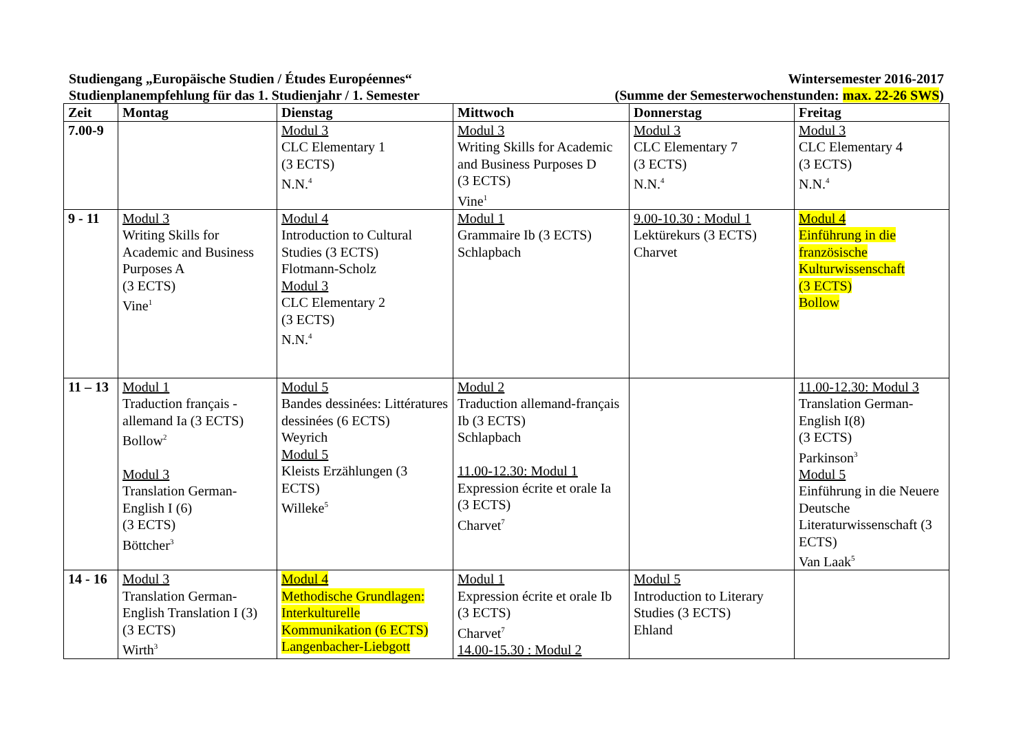Studiengang „Europäische Studien / Études Européennes“
Studienplanempfehlung für das 1. Studienjahr / 1. Semester
Wintersemester 2016-2017
(Summe der Semesterwochenstunden: max. 22-26 SWS)
| Zeit | Montag | Dienstag | Mittwoch | Donnerstag | Freitag |
| --- | --- | --- | --- | --- | --- |
| 7.00-9 | | Modul 3 CLC Elementary 1 (3 ECTS) N.N.<sup>4</sup> | Modul 3 Writing Skills for Academic and Business Purposes D (3 ECTS) Vine<sup>1</sup> | Modul 3 CLC Elementary 7 (3 ECTS) N.N.<sup>4</sup> | Modul 3 CLC Elementary 4 (3 ECTS) N.N.<sup>4</sup> |
| 9 - 11 | Modul 3 Writing Skills for Academic and Business Purposes A (3 ECTS) Vine<sup>1</sup> | Modul 4 Introduction to Cultural Studies (3 ECTS) Flotmann-Scholz Modul 3 CLC Elementary 2 (3 ECTS) N.N.<sup>4</sup> | Modul 1 Grammaire Ib (3 ECTS) Schlapbach | 9.00-10.30 : Modul 1 Lektürekurs (3 ECTS) Charvet | Modul 4 Einführung in die französische Kulturwissenschaft (3 ECTS) Bollow |
| 11 – 13 | Modul 1 Traduction français - allemand Ia (3 ECTS) Bollow<sup>2</sup> Modul 3 Translation German-English I (6) (3 ECTS) Böttcher<sup>3</sup> | Modul 5 Bandes dessinées: Littératures dessinées (6 ECTS) Weyrich Modul 5 Kleists Erzählungen (3 ECTS) Willeke<sup>5</sup> | Modul 2 Traduction allemand-français Ib (3 ECTS) Schlapbach 11.00-12.30: Modul 1 Expression écrite et orale Ia (3 ECTS) Charvet<sup>7</sup> | | 11.00-12.30: Modul 3 Translation German-English I(8) (3 ECTS) Parkinson<sup>3</sup> Modul 5 Einführung in die Neuere Deutsche Literaturwissenschaft (3 ECTS) Van Laak<sup>5</sup> |
| 14 - 16 | Modul 3 Translation German-English Translation I (3) (3 ECTS) Wirth<sup>3</sup> | Modul 4 Methodische Grundlagen: Interkulturelle Kommunikation (6 ECTS) Langenbacher-Liebgott | Modul 1 Expression écrite et orale Ib (3 ECTS) Charvet<sup>7</sup> 14.00-15.30 : Modul 2 | Modul 5 Introduction to Literary Studies (3 ECTS) Ehland | |